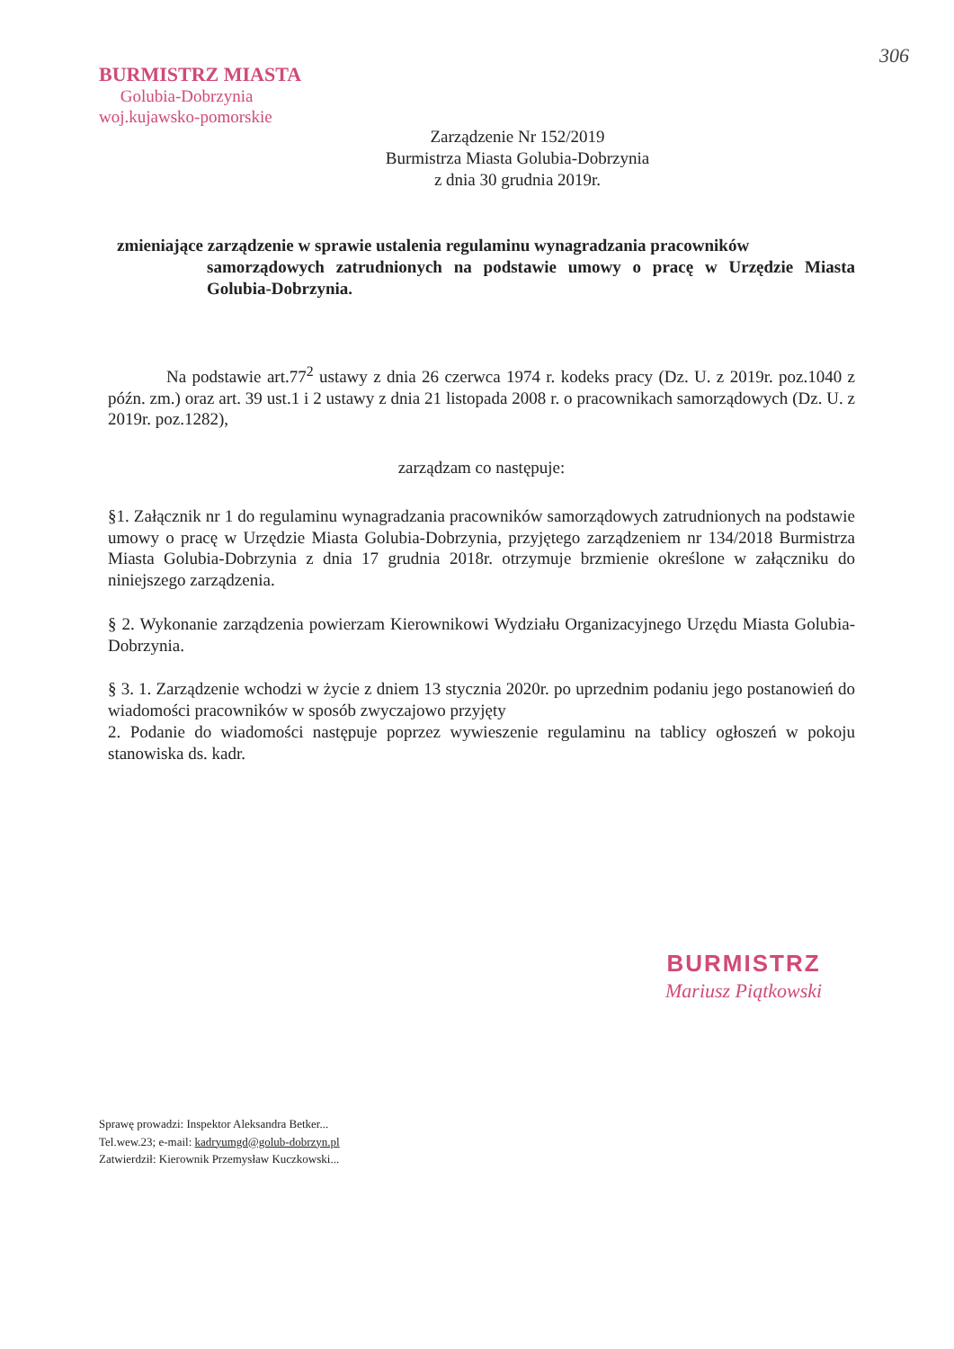306
BURMISTRZ MIASTA
Golubia-Dobrzynia
woj.kujawsko-pomorskie
Zarządzenie Nr 152/2019
Burmistrza Miasta Golubia-Dobrzynia
z dnia 30 grudnia 2019r.
zmieniające zarządzenie w sprawie ustalenia regulaminu wynagradzania pracowników
samorządowych zatrudnionych na podstawie umowy o pracę w Urzędzie Miasta Golubia-Dobrzynia.
Na podstawie art.77<sup>2</sup> ustawy z dnia 26 czerwca 1974 r. kodeks pracy (Dz. U. z 2019r. poz.1040 z późn. zm.) oraz art. 39 ust.1 i 2 ustawy z dnia 21 listopada 2008 r. o pracownikach samorządowych (Dz. U. z 2019r. poz.1282),
zarządzam co następuje:
§1. Załącznik nr 1 do regulaminu wynagradzania pracowników samorządowych zatrudnionych na podstawie umowy o pracę w Urzędzie Miasta Golubia-Dobrzynia, przyjętego zarządzeniem nr 134/2018 Burmistrza Miasta Golubia-Dobrzynia z dnia 17 grudnia 2018r. otrzymuje brzmienie określone w załączniku do niniejszego zarządzenia.
§ 2. Wykonanie zarządzenia powierzam Kierownikowi Wydziału Organizacyjnego Urzędu Miasta Golubia-Dobrzynia.
§ 3. 1. Zarządzenie wchodzi w życie z dniem 13 stycznia 2020r. po uprzednim podaniu jego postanowień do wiadomości pracowników w sposób zwyczajowo przyjęty
2. Podanie do wiadomości następuje poprzez wywieszenie regulaminu na tablicy ogłoszeń w pokoju stanowiska ds. kadr.
BURMISTRZ
Mariusz Piątkowski
Sprawę prowadzi: Inspektor Aleksandra Betker...
Tel.wew.23; e-mail: kadryumgd@golub-dobrzyn.pl
Zatwierdził: Kierownik Przemysław Kuczkowski...